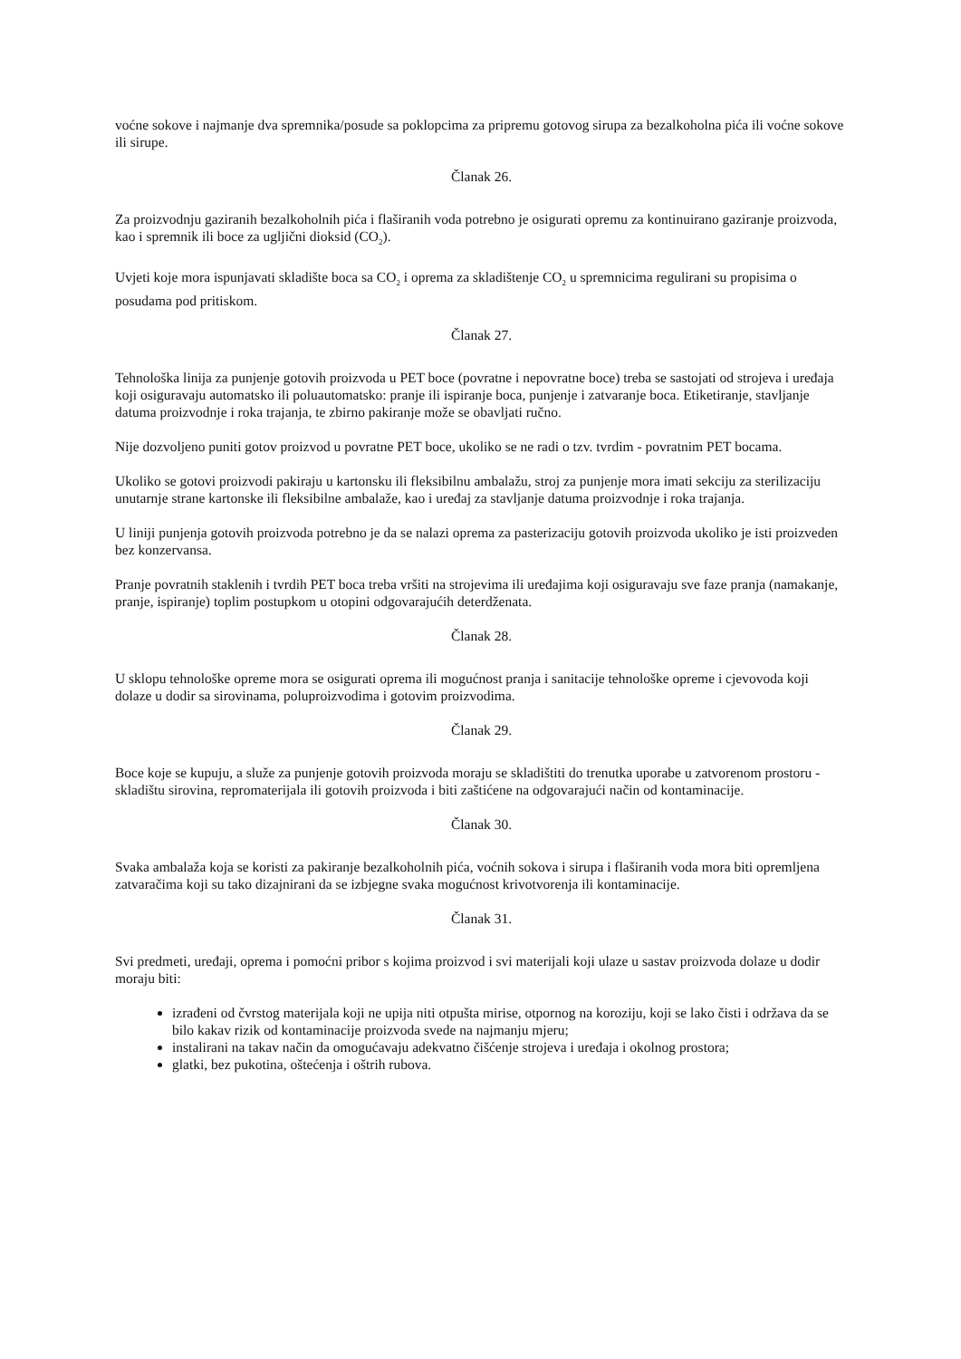voćne sokove i najmanje dva spremnika/posude sa poklopcima za pripremu gotovog sirupa za bezalkoholna pića ili voćne sokove ili sirupe.
Članak 26.
Za proizvodnju gaziranih bezalkoholnih pića i flaširanih voda potrebno je osigurati opremu za kontinuirano gaziranje proizvoda, kao i spremnik ili boce za ugljični dioksid (CO<sub>2</sub>).
Uvjeti koje mora ispunjavati skladište boca sa CO<sub>2</sub> i oprema za skladištenje CO<sub>2</sub> u spremnicima regulirani su propisima o posudama pod pritiskom.
Članak 27.
Tehnološka linija za punjenje gotovih proizvoda u PET boce (povratne i nepovratne boce) treba se sastojati od strojeva i uređaja koji osiguravaju automatsko ili poluautomatsko: pranje ili ispiranje boca, punjenje i zatvaranje boca. Etiketiranje, stavljanje datuma proizvodnje i roka trajanja, te zbirno pakiranje može se obavljati ručno.
Nije dozvoljeno puniti gotov proizvod u povratne PET boce, ukoliko se ne radi o tzv. tvrdim - povratnim PET bocama.
Ukoliko se gotovi proizvodi pakiraju u kartonsku ili fleksibilnu ambalažu, stroj za punjenje mora imati sekciju za sterilizaciju unutarnje strane kartonske ili fleksibilne ambalaže, kao i uređaj za stavljanje datuma proizvodnje i roka trajanja.
U liniji punjenja gotovih proizvoda potrebno je da se nalazi oprema za pasterizaciju gotovih proizvoda ukoliko je isti proizveden bez konzervansa.
Pranje povratnih staklenih i tvrdih PET boca treba vršiti na strojevima ili uređajima koji osiguravaju sve faze pranja (namakanje, pranje, ispiranje) toplim postupkom u otopini odgovarajućih deterdženata.
Članak 28.
U sklopu tehnološke opreme mora se osigurati oprema ili mogućnost pranja i sanitacije tehnološke opreme i cjevovoda koji dolaze u dodir sa sirovinama, poluproizvodima i gotovim proizvodima.
Članak 29.
Boce koje se kupuju, a služe za punjenje gotovih proizvoda moraju se skladištiti do trenutka uporabe u zatvorenom prostoru - skladištu sirovina, repromaterijala ili gotovih proizvoda i biti zaštićene na odgovarajući način od kontaminacije.
Članak 30.
Svaka ambalaža koja se koristi za pakiranje bezalkoholnih pića, voćnih sokova i sirupa i flaširanih voda mora biti opremljena zatvaračima koji su tako dizajnirani da se izbjegne svaka mogućnost krivotvorenja ili kontaminacije.
Članak 31.
Svi predmeti, uređaji, oprema i pomoćni pribor s kojima proizvod i svi materijali koji ulaze u sastav proizvoda dolaze u dodir moraju biti:
izrađeni od čvrstog materijala koji ne upija niti otpušta mirise, otpornog na koroziju, koji se lako čisti i održava da se bilo kakav rizik od kontaminacije proizvoda svede na najmanju mjeru;
instalirani na takav način da omogućavaju adekvatno čišćenje strojeva i uređaja i okolnog prostora;
glatki, bez pukotina, oštećenja i oštrih rubova.